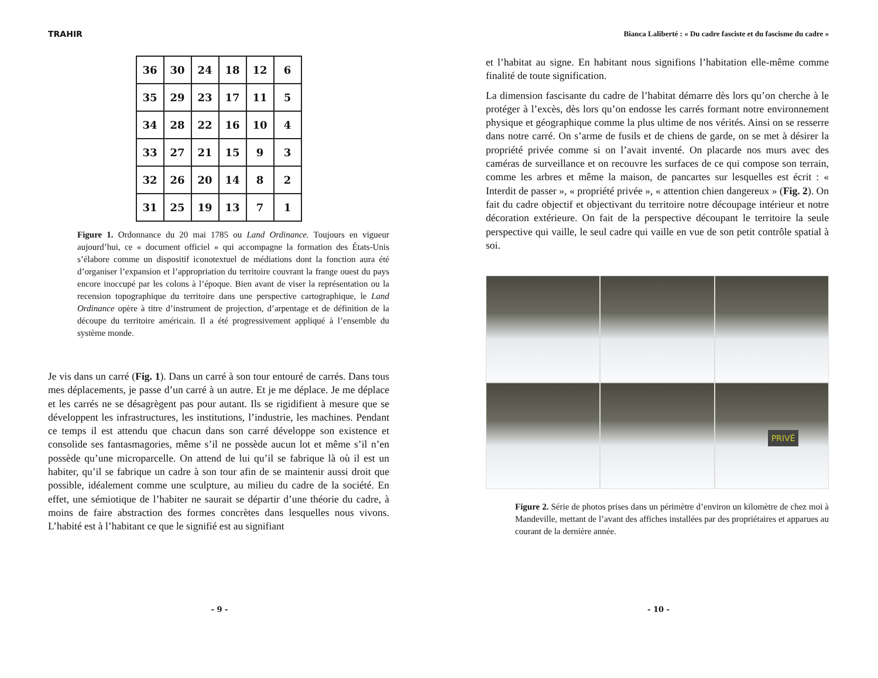TRAHIR
| 36 | 30 | 24 | 18 | 12 | 6 |
| 35 | 29 | 23 | 17 | 11 | 5 |
| 34 | 28 | 22 | 16 | 10 | 4 |
| 33 | 27 | 21 | 15 | 9 | 3 |
| 32 | 26 | 20 | 14 | 8 | 2 |
| 31 | 25 | 19 | 13 | 7 | 1 |
Figure 1. Ordonnance du 20 mai 1785 ou Land Ordinance. Toujours en vigueur aujourd’hui, ce « document officiel » qui accompagne la formation des États-Unis s’élabore comme un dispositif iconotextuel de médiations dont la fonction aura été d’organiser l’expansion et l’appropriation du territoire couvrant la frange ouest du pays encore inoccupé par les colons à l’époque. Bien avant de viser la représentation ou la recension topographique du territoire dans une perspective cartographique, le Land Ordinance opère à titre d’instrument de projection, d’arpentage et de définition de la découpe du territoire américain. Il a été progressivement appliqué à l’ensemble du système monde.
Je vis dans un carré (Fig. 1). Dans un carré à son tour entouré de carrés. Dans tous mes déplacements, je passe d’un carré à un autre. Et je me déplace. Je me déplace et les carrés ne se désagrègent pas pour autant. Ils se rigidifient à mesure que se développent les infrastructures, les institutions, l’industrie, les machines. Pendant ce temps il est attendu que chacun dans son carré développe son existence et consolide ses fantasmagories, même s’il ne possède aucun lot et même s’il n’en possède qu’une microparcelle. On attend de lui qu’il se fabrique là où il est un habiter, qu’il se fabrique un cadre à son tour afin de se maintenir aussi droit que possible, idéalement comme une sculpture, au milieu du cadre de la société. En effet, une sémiotique de l’habiter ne saurait se départir d’une théorie du cadre, à moins de faire abstraction des formes concrètes dans lesquelles nous vivons. L’habité est à l’habitant ce que le signifié est au signifiant
- 9 -
Bianca Laliberté : « Du cadre fasciste et du fascisme du cadre »
et l’habitat au signe. En habitant nous signifions l’habitation elle-même comme finalité de toute signification.
La dimension fascisante du cadre de l’habitat démarre dès lors qu’on cherche à le protéger à l’excès, dès lors qu’on endosse les carrés formant notre environnement physique et géographique comme la plus ultime de nos vérités. Ainsi on se resserre dans notre carré. On s’arme de fusils et de chiens de garde, on se met à désirer la propriété privée comme si on l’avait inventé. On placarde nos murs avec des caméras de surveillance et on recouvre les surfaces de ce qui compose son terrain, comme les arbres et même la maison, de pancartes sur lesquelles est écrit : « Interdit de passer », « propriété privée », « attention chien dangereux » (Fig. 2). On fait du cadre objectif et objectivant du territoire notre découpage intérieur et notre décoration extérieure. On fait de la perspective découpant le territoire la seule perspective qui vaille, le seul cadre qui vaille en vue de son petit contrôle spatial à soi.
PRIVÉ
Figure 2. Série de photos prises dans un périmètre d’environ un kilomètre de chez moi à Mandeville, mettant de l’avant des affiches installées par des propriétaires et apparues au courant de la dernière année.
- 10 -